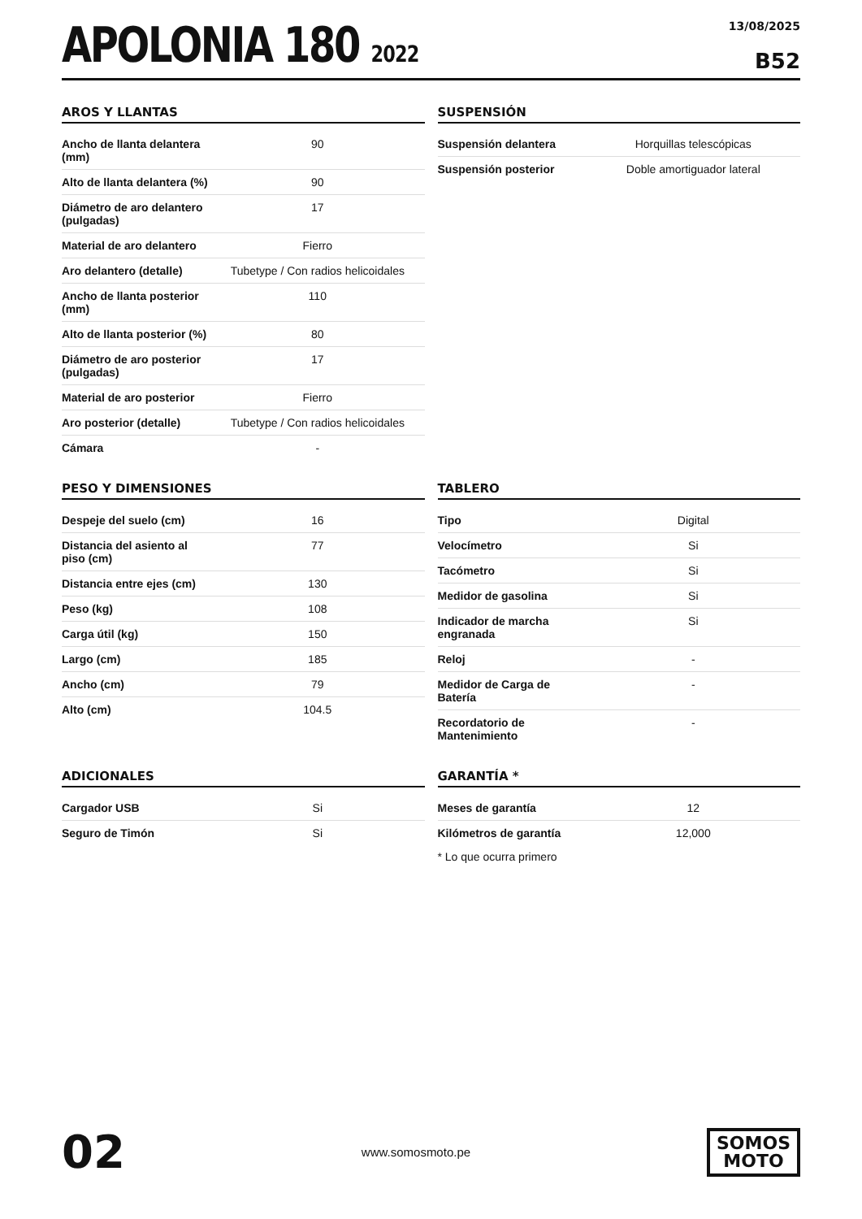APOLONIA 180 2022
13/08/2025
B52
AROS Y LLANTAS
| Ancho de llanta delantera (mm) | 90 |
| Alto de llanta delantera (%) | 90 |
| Diámetro de aro delantero (pulgadas) | 17 |
| Material de aro delantero | Fierro |
| Aro delantero (detalle) | Tubetype / Con radios helicoidales |
| Ancho de llanta posterior (mm) | 110 |
| Alto de llanta posterior (%) | 80 |
| Diámetro de aro posterior (pulgadas) | 17 |
| Material de aro posterior | Fierro |
| Aro posterior (detalle) | Tubetype / Con radios helicoidales |
| Cámara | - |
SUSPENSIÓN
| Suspensión delantera | Horquillas telescópicas |
| Suspensión posterior | Doble amortiguador lateral |
PESO Y DIMENSIONES
| Despeje del suelo (cm) | 16 |
| Distancia del asiento al piso (cm) | 77 |
| Distancia entre ejes (cm) | 130 |
| Peso (kg) | 108 |
| Carga útil (kg) | 150 |
| Largo (cm) | 185 |
| Ancho (cm) | 79 |
| Alto (cm) | 104.5 |
TABLERO
| Tipo | Digital |
| Velocímetro | Si |
| Tacómetro | Si |
| Medidor de gasolina | Si |
| Indicador de marcha engranada | Si |
| Reloj | - |
| Medidor de Carga de Batería | - |
| Recordatorio de Mantenimiento | - |
ADICIONALES
| Cargador USB | Si |
| Seguro de Timón | Si |
GARANTÍA *
| Meses de garantía | 12 |
| Kilómetros de garantía | 12,000 |
* Lo que ocurra primero
02
www.somosmoto.pe
SOMOS
MOTO